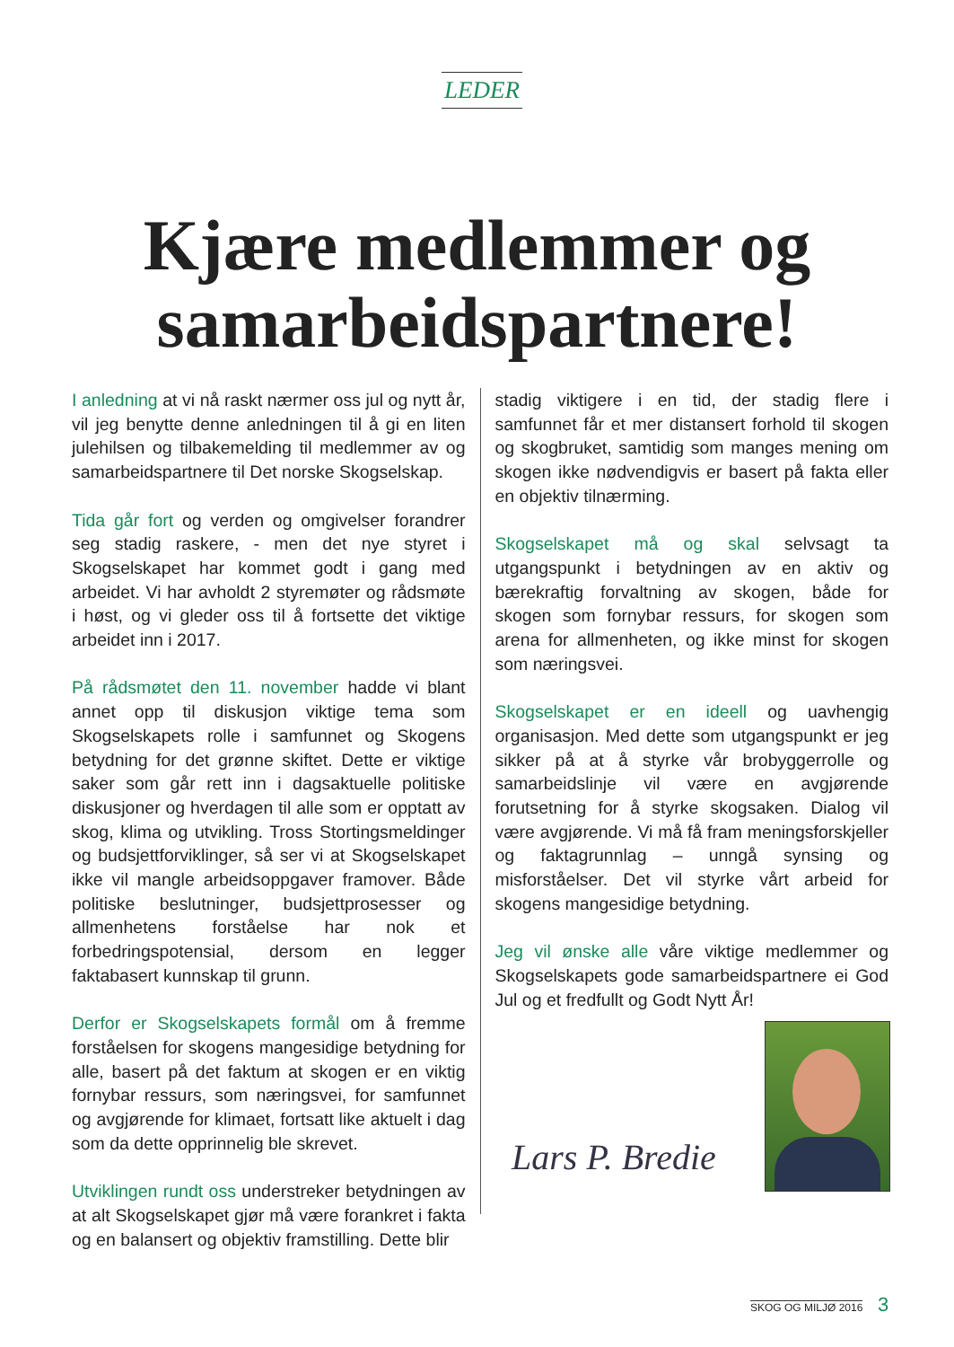LEDER
Kjære medlemmer og
samarbeidspartnere!
I anledning at vi nå raskt nærmer oss jul og nytt år, vil jeg benytte denne anledningen til å gi en liten julehilsen og tilbakemelding til medlemmer av og samarbeidspartnere til Det norske Skogselskap.
Tida går fort og verden og omgivelser forandrer seg stadig raskere, - men det nye styret i Skogselskapet har kommet godt i gang med arbeidet. Vi har avholdt 2 styremøter og rådsmøte i høst, og vi gleder oss til å fortsette det viktige arbeidet inn i 2017.
På rådsmøtet den 11. november hadde vi blant annet opp til diskusjon viktige tema som Skogselskapets rolle i samfunnet og Skogens betydning for det grønne skiftet. Dette er viktige saker som går rett inn i dagsaktuelle politiske diskusjoner og hverdagen til alle som er opptatt av skog, klima og utvikling. Tross Stortingsmeldinger og budsjettforviklinger, så ser vi at Skogselskapet ikke vil mangle arbeidsoppgaver framover. Både politiske beslutninger, budsjettprosesser og allmenhetens forståelse har nok et forbedringspotensial, dersom en legger faktabasert kunnskap til grunn.
Derfor er Skogselskapets formål om å fremme forståelsen for skogens mangesidige betydning for alle, basert på det faktum at skogen er en viktig fornybar ressurs, som næringsvei, for samfunnet og avgjørende for klimaet, fortsatt like aktuelt i dag som da dette opprinnelig ble skrevet.
Utviklingen rundt oss understreker betydningen av at alt Skogselskapet gjør må være forankret i fakta og en balansert og objektiv framstilling. Dette blir
stadig viktigere i en tid, der stadig flere i samfunnet får et mer distansert forhold til skogen og skogbruket, samtidig som manges mening om skogen ikke nødvendigvis er basert på fakta eller en objektiv tilnærming.
Skogselskapet må og skal selvsagt ta utgangspunkt i betydningen av en aktiv og bærekraftig forvaltning av skogen, både for skogen som fornybar ressurs, for skogen som arena for allmenheten, og ikke minst for skogen som næringsvei.
Skogselskapet er en ideell og uavhengig organisasjon. Med dette som utgangspunkt er jeg sikker på at å styrke vår brobyggerrolle og samarbeidslinje vil være en avgjørende forutsetning for å styrke skogsaken. Dialog vil være avgjørende. Vi må få fram meningsforskjeller og faktagrunnlag – unngå synsing og misforståelser. Det vil styrke vårt arbeid for skogens mangesidige betydning.
Jeg vil ønske alle våre viktige medlemmer og Skogselskapets gode samarbeidspartnere ei God Jul og et fredfullt og Godt Nytt År!
Lars P. Bredie
SKOG OG MILJØ 2016 3